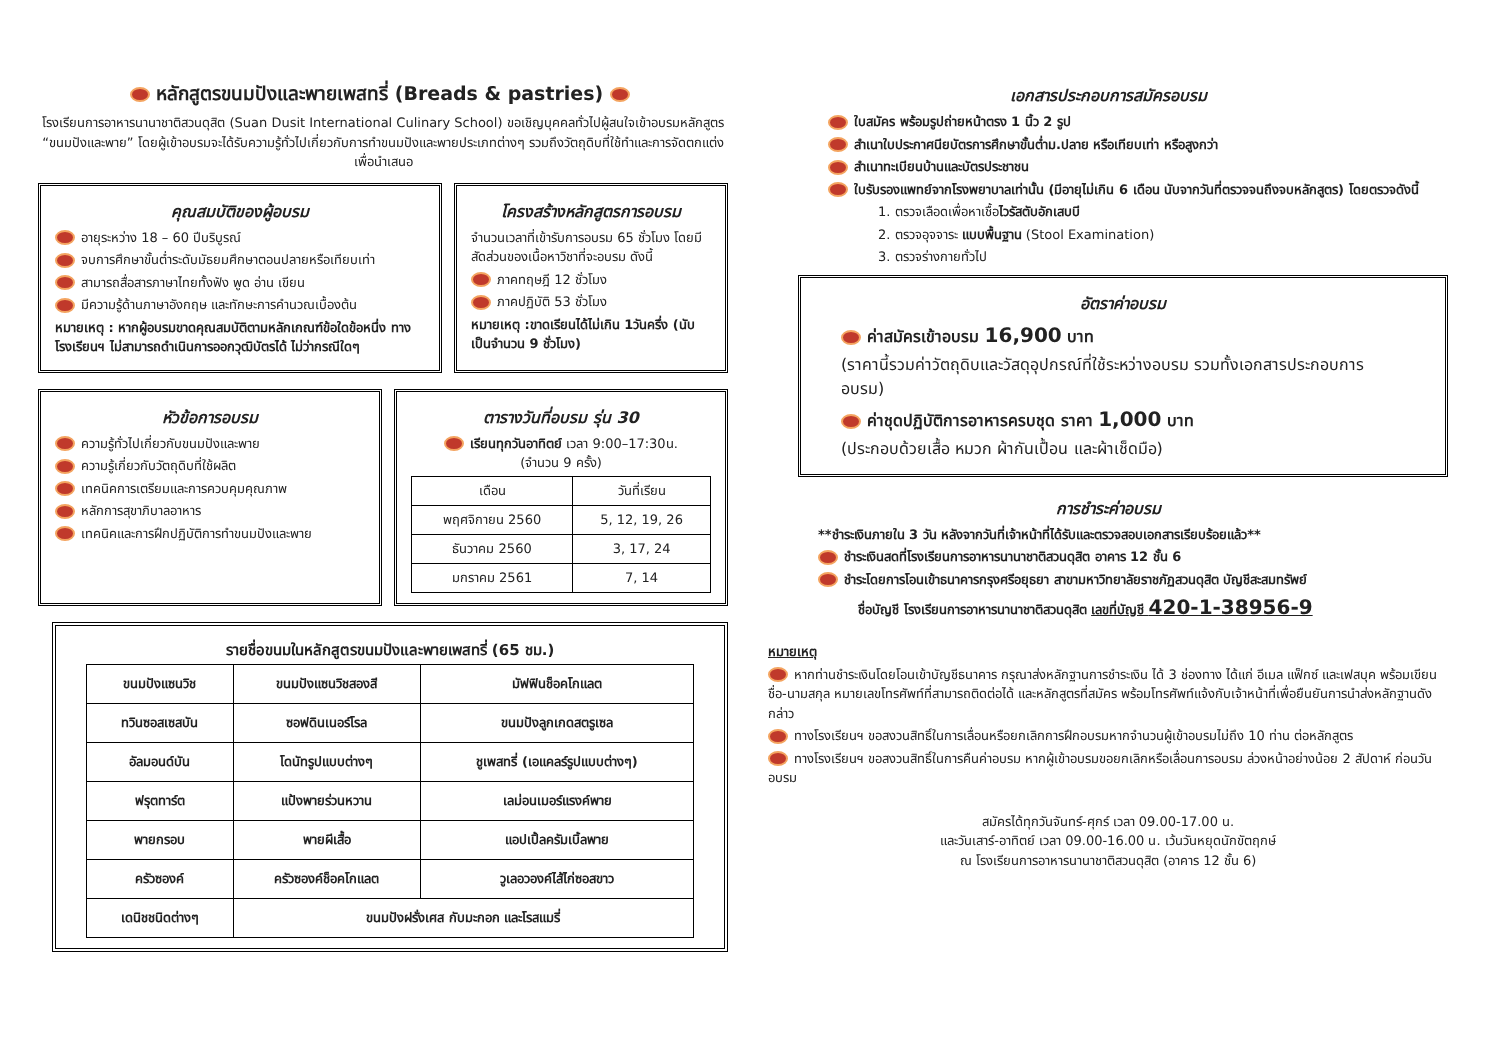หลักสูตรขนมปังและพายเพสทรี่ (Breads & pastries)
โรงเรียนการอาหารนานาชาติสวนดุสิต (Suan Dusit International Culinary School) ขอเชิญบุคคลทั่วไปผู้สนใจเข้าอบรมหลักสูตร “ขนมปังและพาย” โดยผู้เข้าอบรมจะได้รับความรู้ทั่วไปเกี่ยวกับการทำขนมปังและพายประเภทต่างๆ รวมถึงวัตถุดิบที่ใช้ทำและการจัดตกแต่งเพื่อนำเสนอ
คุณสมบัติของผู้อบรม
อายุระหว่าง 18 – 60 ปีบริบูรณ์
จบการศึกษาขั้นต่ำระดับมัธยมศึกษาตอนปลายหรือเทียบเท่า
สามารถสื่อสารภาษาไทยทั้งฟัง พูด อ่าน เขียน
มีความรู้ด้านภาษาอังกฤษ และทักษะการคำนวณเบื้องต้น
หมายเหตุ : หากผู้อบรมขาดคุณสมบัติตามหลักเกณฑ์ข้อใดข้อหนึ่ง ทางโรงเรียนฯ ไม่สามารถดำเนินการออกวุฒิบัตรได้ ไม่ว่ากรณีใดๆ
โครงสร้างหลักสูตรการอบรม
จำนวนเวลาที่เข้ารับการอบรม 65 ชั่วโมง โดยมีสัดส่วนของเนื้อหาวิชาที่จะอบรม ดังนี้
ภาคทฤษฎี 12 ชั่วโมง
ภาคปฏิบัติ 53 ชั่วโมง
หมายเหตุ :ขาดเรียนได้ไม่เกิน 1วันครึ่ง (นับเป็นจำนวน 9 ชั่วโมง)
หัวข้อการอบรม
ความรู้ทั่วไปเกี่ยวกับขนมปังและพาย
ความรู้เกี่ยวกับวัตถุดิบที่ใช้ผลิต
เทคนิคการเตรียมและการควบคุมคุณภาพ
หลักการสุขาภิบาลอาหาร
เทคนิคและการฝึกปฏิบัติการทำขนมปังและพาย
ตารางวันที่อบรม รุ่น 30
เรียนทุกวันอาทิตย์ เวลา 9:00–17:30น.
(จำนวน 9 ครั้ง)
| เดือน | วันที่เรียน |
| --- | --- |
| พฤศจิกายน 2560 | 5, 12, 19, 26 |
| ธันวาคม 2560 | 3, 17, 24 |
| มกราคม 2561 | 7, 14 |
รายชื่อขนมในหลักสูตรขนมปังและพายเพสทรี่ (65 ชม.)
| ขนมปังแซนวิช | ขนมปังแซนวิชสองสี | มัฟฟินช็อคโกแลต |
| ทวินซอสเซสบัน | ซอฟดินเนอร์โรล | ขนมปังลูกเกดสตรูเซล |
| อัลมอนด์บัน | โดนัทรูปแบบต่างๆ | ชูเพสทรี่ (เอแคลร์รูปแบบต่างๆ) |
| ฟรุตทาร์ต | แป้งพายร่วนหวาน | เลม่อนเมอร์แรงค์พาย |
| พายกรอบ | พายผีเสื้อ | แอปเปิ้ลครัมเบิ้ลพาย |
| ครัวซองค์ | ครัวซองค์ช็อคโกแลต | วูเลอวองค์ไส้ไก่ซอสขาว |
| เดนิชชนิดต่างๆ | ขนมปังฝรั่งเศส กับมะกอก และโรสแมรี่ | |
เอกสารประกอบการสมัครอบรม
ใบสมัคร พร้อมรูปถ่ายหน้าตรง 1 นิ้ว 2 รูป
สำเนาใบประกาศนียบัตรการศึกษาขั้นต่ำม.ปลาย หรือเทียบเท่า หรือสูงกว่า
สำเนาทะเบียนบ้านและบัตรประชาชน
ใบรับรองแพทย์จากโรงพยาบาลเท่านั้น (มีอายุไม่เกิน 6 เดือน นับจากวันที่ตรวจจนถึงจบหลักสูตร) โดยตรวจดังนี้
1. ตรวจเลือดเพื่อหาเชื้อไวรัสตับอักเสบบี
2. ตรวจอุจจาระ แบบพื้นฐาน (Stool Examination)
3. ตรวจร่างกายทั่วไป
อัตราค่าอบรม
ค่าสมัครเข้าอบรม 16,900 บาท
(ราคานี้รวมค่าวัตถุดิบและวัสดุอุปกรณ์ที่ใช้ระหว่างอบรม รวมทั้งเอกสารประกอบการอบรม)
ค่าชุดปฏิบัติการอาหารครบชุด ราคา 1,000 บาท
(ประกอบด้วยเสื้อ หมวก ผ้ากันเปื้อน และผ้าเช็ดมือ)
การชำระค่าอบรม
**ชำระเงินภายใน 3 วัน หลังจากวันที่เจ้าหน้าที่ได้รับและตรวจสอบเอกสารเรียบร้อยแล้ว**
ชำระเงินสดที่โรงเรียนการอาหารนานาชาติสวนดุสิต อาคาร 12 ชั้น 6
ชำระโดยการโอนเข้าธนาคารกรุงศรีอยุธยา สาขามหาวิทยาลัยราชภัฏสวนดุสิต บัญชีสะสมทรัพย์
ชื่อบัญชี โรงเรียนการอาหารนานาชาติสวนดุสิต เลขที่บัญชี 420-1-38956-9
หมายเหตุ
หากท่านชำระเงินโดยโอนเข้าบัญชีธนาคาร กรุณาส่งหลักฐานการชำระเงิน ได้ 3 ช่องทาง ได้แก่ อีเมล แฟ็กซ์ และเฟสบุค พร้อมเขียน ชื่อ-นามสกุล หมายเลขโทรศัพท์ที่สามารถติดต่อได้ และหลักสูตรที่สมัคร พร้อมโทรศัพท์แจ้งกับเจ้าหน้าที่เพื่อยืนยันการนำส่งหลักฐานดังกล่าว
ทางโรงเรียนฯ ขอสงวนสิทธิ์ในการเลื่อนหรือยกเลิกการฝึกอบรมหากจำนวนผู้เข้าอบรมไม่ถึง 10 ท่าน ต่อหลักสูตร
ทางโรงเรียนฯ ขอสงวนสิทธิ์ในการคืนค่าอบรม หากผู้เข้าอบรมขอยกเลิกหรือเลื่อนการอบรม ล่วงหน้าอย่างน้อย 2 สัปดาห์ ก่อนวันอบรม
สมัครได้ทุกวันจันทร์-ศุกร์ เวลา 09.00-17.00 น.
และวันเสาร์-อาทิตย์ เวลา 09.00-16.00 น. เว้นวันหยุดนักขัตฤกษ์
ณ โรงเรียนการอาหารนานาชาติสวนดุสิต (อาคาร 12 ชั้น 6)